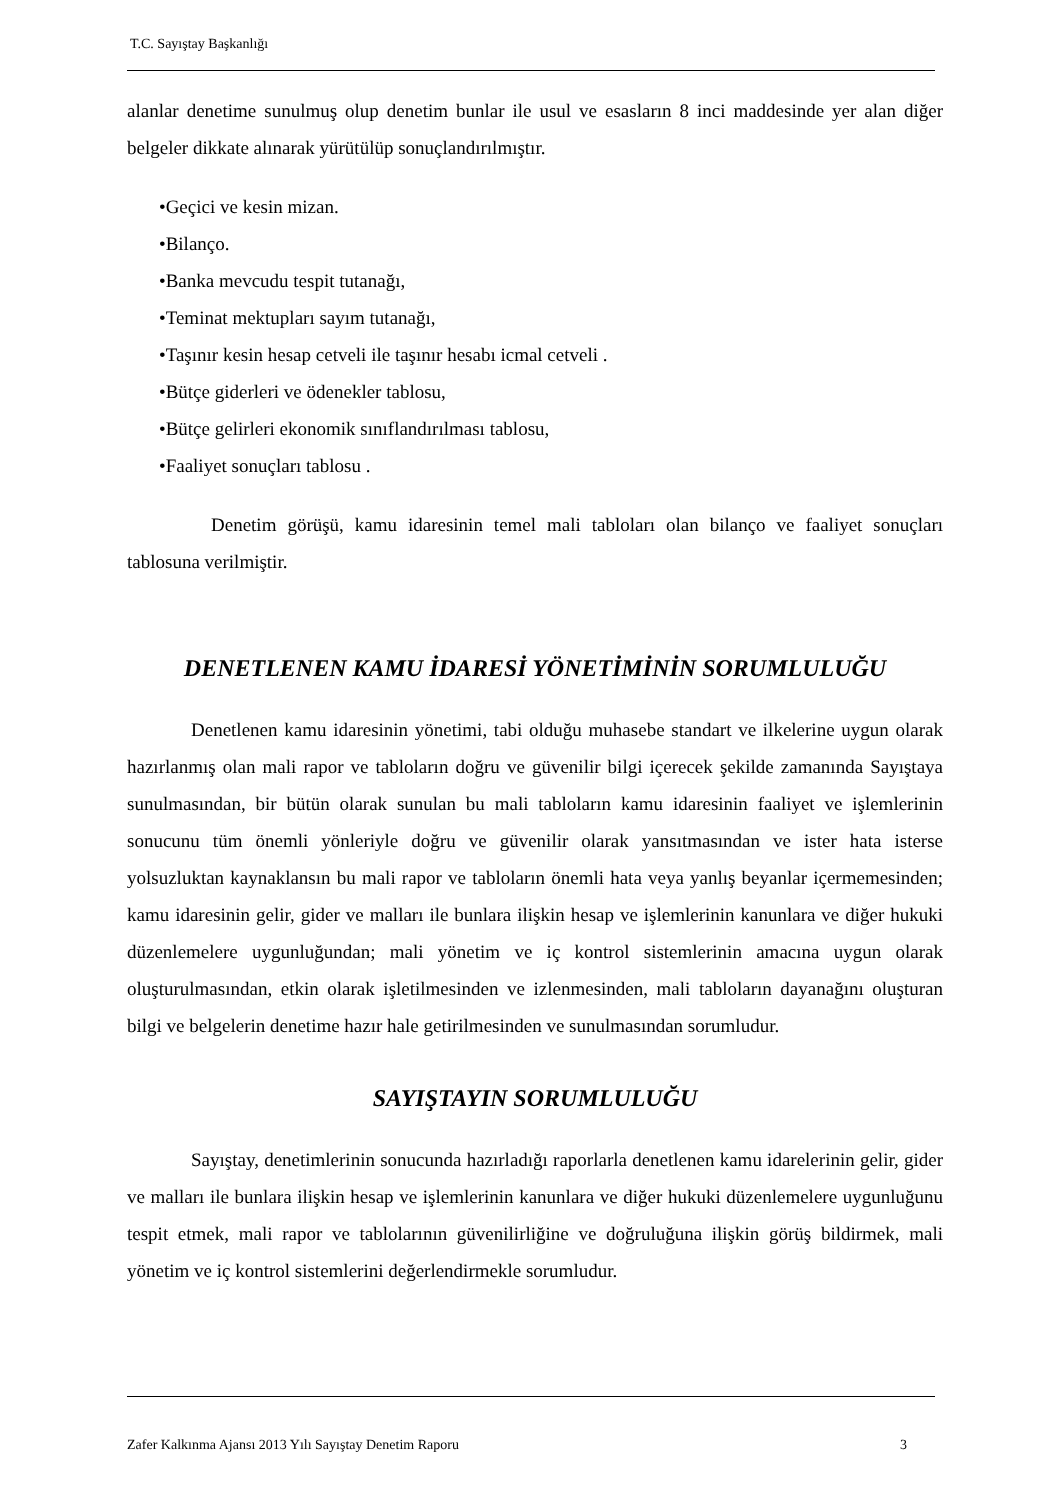T.C. Sayıştay Başkanlığı
alanlar denetime sunulmuş olup denetim bunlar ile usul ve esasların 8 inci maddesinde yer alan diğer belgeler dikkate alınarak yürütülüp sonuçlandırılmıştır.
•Geçici ve kesin mizan.
•Bilanço.
•Banka mevcudu tespit tutanağı,
•Teminat mektupları sayım tutanağı,
•Taşınır kesin hesap cetveli ile taşınır hesabı icmal cetveli .
•Bütçe giderleri ve ödenekler tablosu,
•Bütçe gelirleri ekonomik sınıflandırılması tablosu,
•Faaliyet sonuçları tablosu .
Denetim görüşü, kamu idaresinin temel mali tabloları olan bilanço ve faaliyet sonuçları tablosuna verilmiştir.
DENETLENEN KAMU İDARESİ YÖNETİMİNİN SORUMLULUĞU
Denetlenen kamu idaresinin yönetimi, tabi olduğu muhasebe standart ve ilkelerine uygun olarak hazırlanmış olan mali rapor ve tabloların doğru ve güvenilir bilgi içerecek şekilde zamanında Sayıştaya sunulmasından, bir bütün olarak sunulan bu mali tabloların kamu idaresinin faaliyet ve işlemlerinin sonucunu tüm önemli yönleriyle doğru ve güvenilir olarak yansıtmasından ve ister hata isterse yolsuzluktan kaynaklansın bu mali rapor ve tabloların önemli hata veya yanlış beyanlar içermemesinden; kamu idaresinin gelir, gider ve malları ile bunlara ilişkin hesap ve işlemlerinin kanunlara ve diğer hukuki düzenlemelere uygunluğundan; mali yönetim ve iç kontrol sistemlerinin amacına uygun olarak oluşturulmasından, etkin olarak işletilmesinden ve izlenmesinden, mali tabloların dayanağını oluşturan bilgi ve belgelerin denetime hazır hale getirilmesinden ve sunulmasından sorumludur.
SAYIŞTAYIN SORUMLULUĞU
Sayıştay, denetimlerinin sonucunda hazırladığı raporlarla denetlenen kamu idarelerinin gelir, gider ve malları ile bunlara ilişkin hesap ve işlemlerinin kanunlara ve diğer hukuki düzenlemelere uygunluğunu tespit etmek, mali rapor ve tablolarının güvenilirliğine ve doğruluğuna ilişkin görüş bildirmek, mali yönetim ve iç kontrol sistemlerini değerlendirmekle sorumludur.
Zafer Kalkınma Ajansı 2013 Yılı Sayıştay Denetim Raporu 3